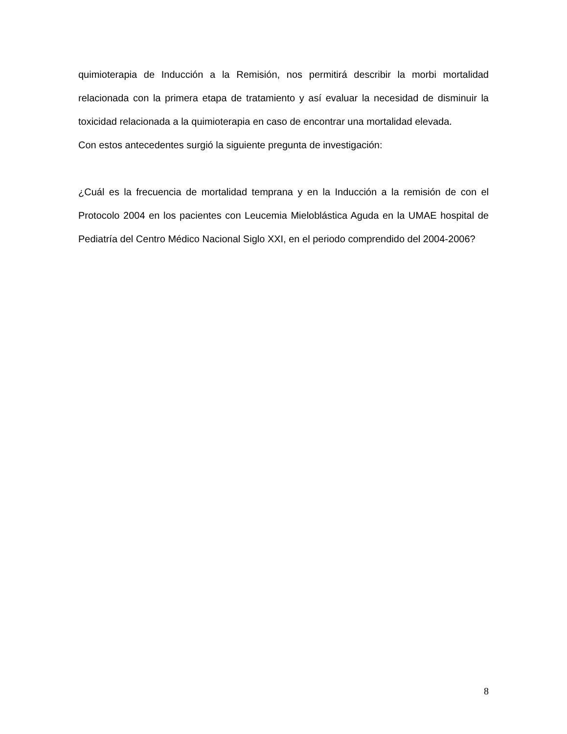quimioterapia de Inducción a la Remisión, nos permitirá describir la morbi mortalidad relacionada con la primera etapa de tratamiento y así evaluar la necesidad de disminuir la toxicidad relacionada a la quimioterapia en caso de encontrar una mortalidad elevada.
Con estos antecedentes surgió la siguiente pregunta de investigación:
¿Cuál es la frecuencia de mortalidad temprana y en la Inducción a la remisión de con el Protocolo 2004 en los pacientes con Leucemia Mieloblástica Aguda en la UMAE hospital de Pediatría del Centro Médico Nacional Siglo XXI, en el periodo comprendido del 2004-2006?
8